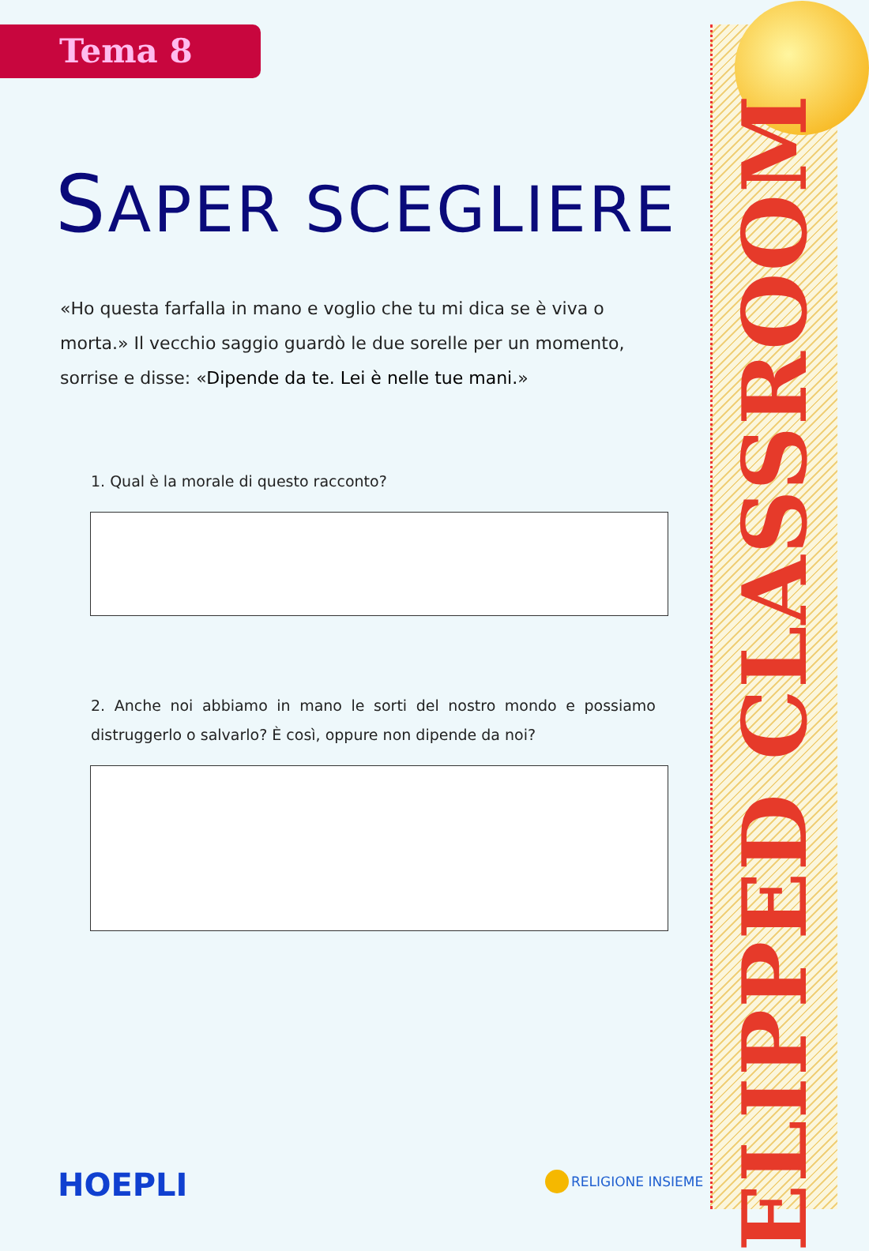ELIPPED CLASSROOM
Tema 8
SAPER SCEGLIERE
«Ho questa farfalla in mano e voglio che tu mi dica se è viva o morta.» Il vecchio saggio guardò le due sorelle per un momento, sorrise e disse: «Dipende da te. Lei è nelle tue mani.»
1. Qual è la morale di questo racconto?
2. Anche noi abbiamo in mano le sorti del nostro mondo e possiamo distruggerlo o salvarlo? È così, oppure non dipende da noi?
HOEPLI RELIGIONE INSIEME